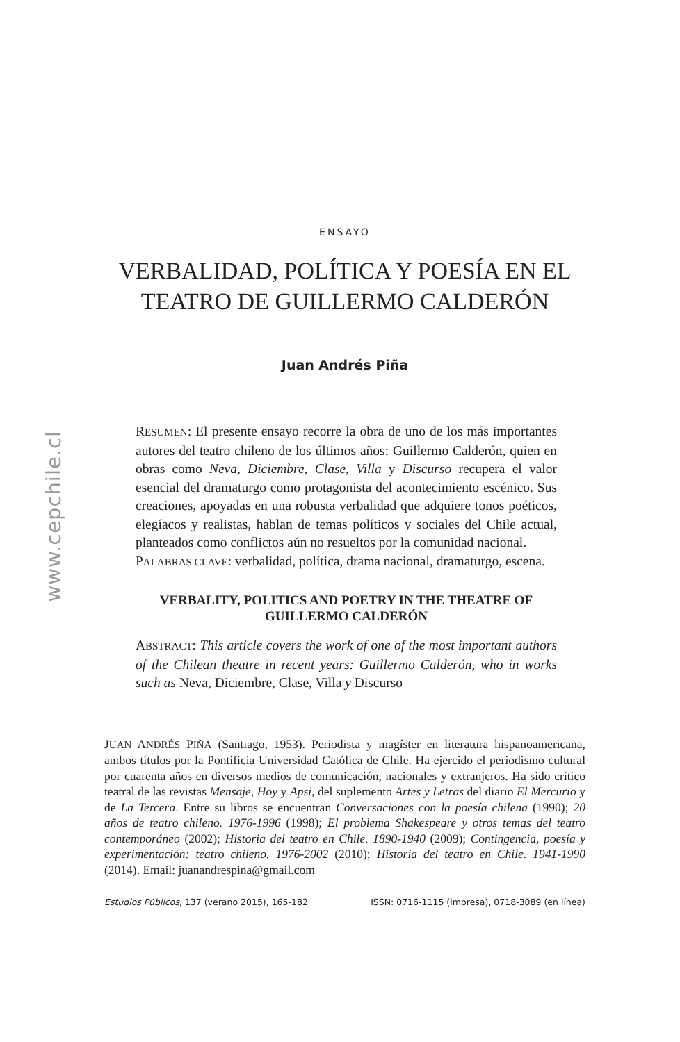www.cepchile.cl
ENSAYO
VERBALIDAD, POLÍTICA Y POESÍA EN EL TEATRO DE GUILLERMO CALDERÓN
Juan Andrés Piña
RESUMEN: El presente ensayo recorre la obra de uno de los más importantes autores del teatro chileno de los últimos años: Guillermo Calderón, quien en obras como Neva, Diciembre, Clase, Villa y Discurso recupera el valor esencial del dramaturgo como protagonista del acontecimiento escénico. Sus creaciones, apoyadas en una robusta verbalidad que adquiere tonos poéticos, elegíacos y realistas, hablan de temas políticos y sociales del Chile actual, planteados como conflictos aún no resueltos por la comunidad nacional.
PALABRAS CLAVE: verbalidad, política, drama nacional, dramaturgo, escena.
VERBALITY, POLITICS AND POETRY IN THE THEATRE OF GUILLERMO CALDERÓN
ABSTRACT: This article covers the work of one of the most important authors of the Chilean theatre in recent years: Guillermo Calderón, who in works such as Neva, Diciembre, Clase, Villa y Discurso
JUAN ANDRÉS PIÑA (Santiago, 1953). Periodista y magíster en literatura hispanoamericana, ambos títulos por la Pontificia Universidad Católica de Chile. Ha ejercido el periodismo cultural por cuarenta años en diversos medios de comunicación, nacionales y extranjeros. Ha sido crítico teatral de las revistas Mensaje, Hoy y Apsi, del suplemento Artes y Letras del diario El Mercurio y de La Tercera. Entre su libros se encuentran Conversaciones con la poesía chilena (1990); 20 años de teatro chileno. 1976-1996 (1998); El problema Shakespeare y otros temas del teatro contemporáneo (2002); Historia del teatro en Chile. 1890-1940 (2009); Contingencia, poesía y experimentación: teatro chileno. 1976-2002 (2010); Historia del teatro en Chile. 1941-1990 (2014). Email: juanandrespina@gmail.com
Estudios Públicos, 137 (verano 2015), 165-182 ISSN: 0716-1115 (impresa), 0718-3089 (en línea)